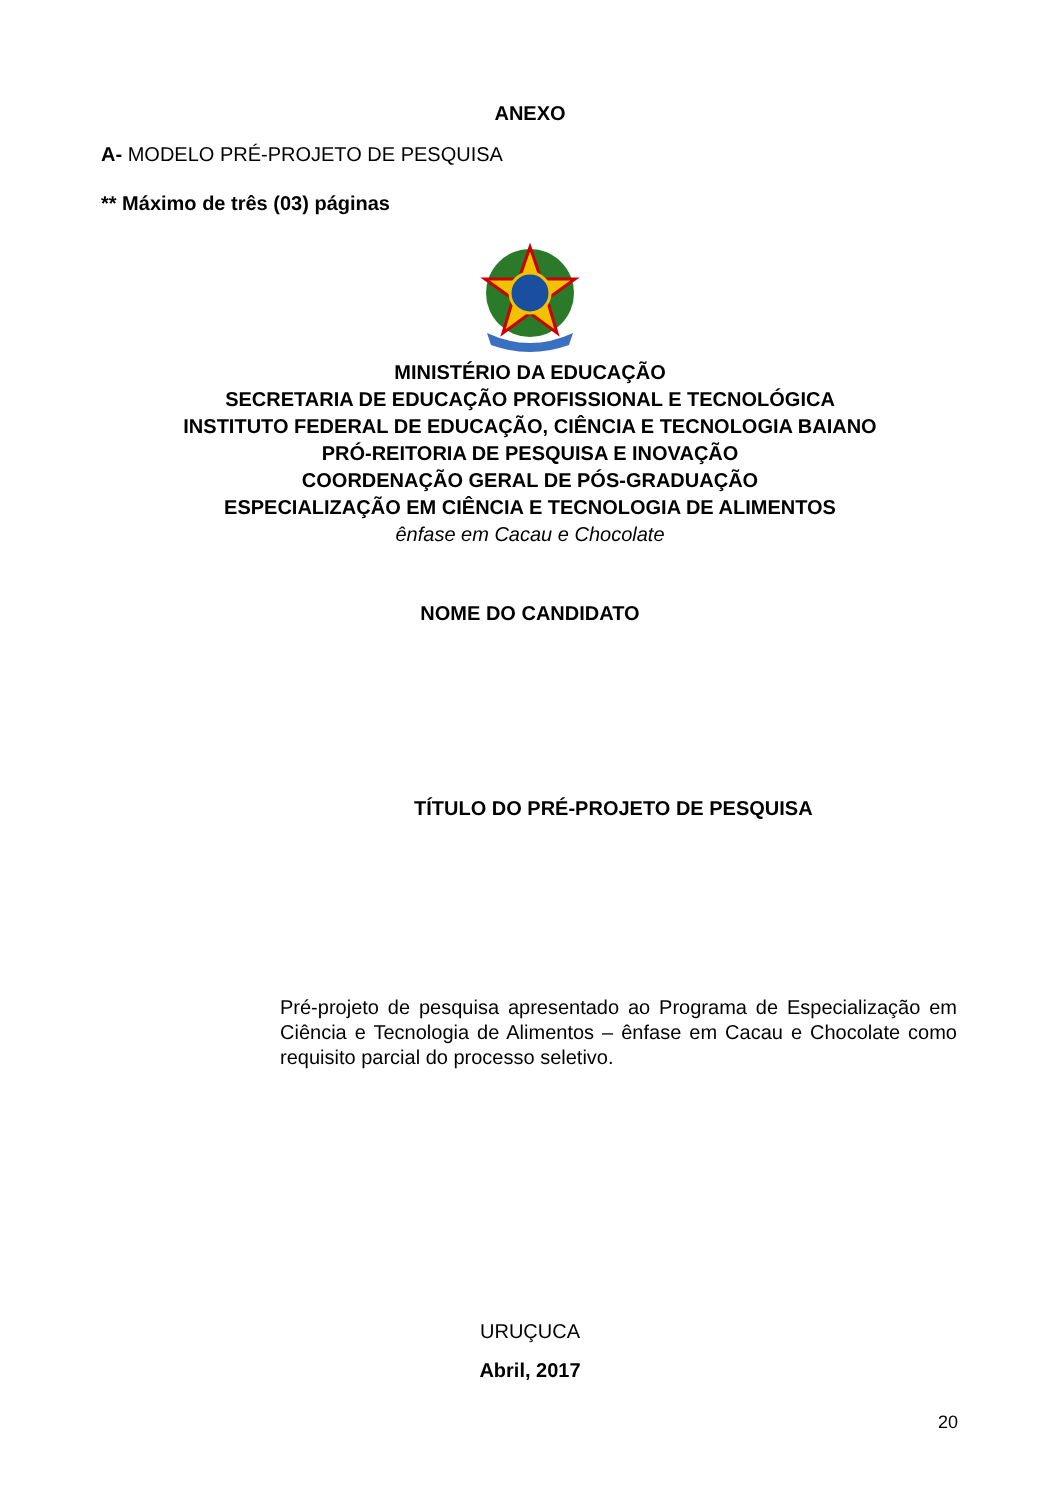ANEXO
A- MODELO PRÉ-PROJETO DE PESQUISA
** Máximo de três (03) páginas
MINISTÉRIO DA EDUCAÇÃO
SECRETARIA DE EDUCAÇÃO PROFISSIONAL E TECNOLÓGICA
INSTITUTO FEDERAL DE EDUCAÇÃO, CIÊNCIA E TECNOLOGIA BAIANO
PRÓ-REITORIA DE PESQUISA E INOVAÇÃO
COORDENAÇÃO GERAL DE PÓS-GRADUAÇÃO
ESPECIALIZAÇÃO EM CIÊNCIA E TECNOLOGIA DE ALIMENTOS
ênfase em Cacau e Chocolate
NOME DO CANDIDATO
TÍTULO DO PRÉ-PROJETO DE PESQUISA
Pré-projeto de pesquisa apresentado ao Programa de Especialização em Ciência e Tecnologia de Alimentos – ênfase em Cacau e Chocolate como requisito parcial do processo seletivo.
URUÇUCA
Abril, 2017
20